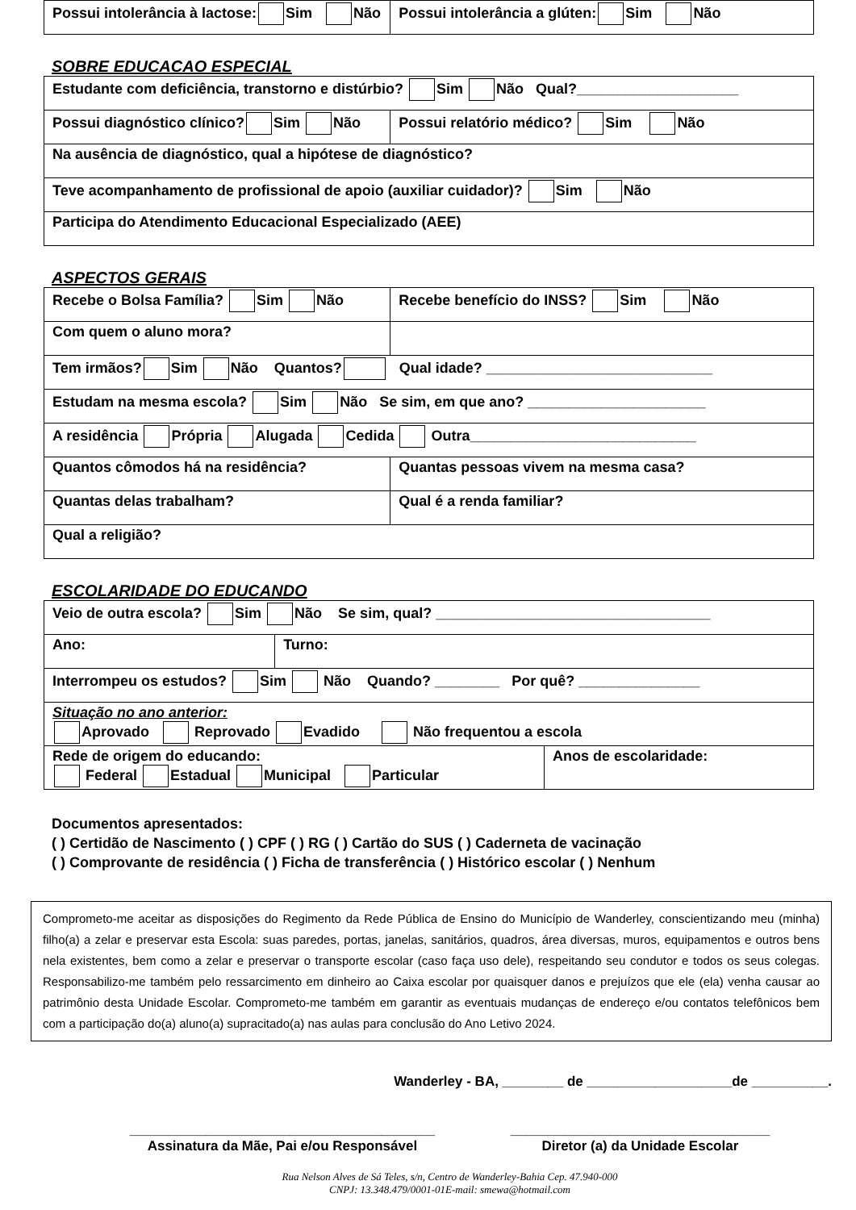| Possui intolerância à lactose: Sim Não | Possui intolerância a glúten: Sim Não |
SOBRE EDUCACAO ESPECIAL
| Estudante com deficiência, transtorno e distúrbio? Sim Não Qual?____________________ | |
| Possui diagnóstico clínico? Sim Não | Possui relatório médico? Sim Não |
| Na ausência de diagnóstico, qual a hipótese de diagnóstico? | |
| Teve acompanhamento de profissional de apoio (auxiliar cuidador)? Sim Não | |
| Participa do Atendimento Educacional Especializado (AEE) | |
ASPECTOS GERAIS
| Recebe o Bolsa Família? Sim Não | Recebe benefício do INSS? Sim Não |
| Com quem o aluno mora? | |
| Tem irmãos? Sim Não Quantos? Qual idade? ____________________________ | |
| Estudam na mesma escola? Sim Não Se sim, em que ano? ______________________ | |
| A residência Própria Alugada Cedida Outra____________________________ | |
| Quantos cômodos há na residência? | Quantas pessoas vivem na mesma casa? |
| Quantas delas trabalham? | Qual é a renda familiar? |
| Qual a religião? | |
ESCOLARIDADE DO EDUCANDO
| Veio de outra escola? Sim Não Se sim, qual? __________________________________ | |
| Ano: | Turno: |
| Interrompeu os estudos? Sim Não Quando? ________ Por quê? _______________ | |
| Situação no ano anterior: Aprovado Reprovado Evadido Não frequentou a escola | |
| Rede de origem do educando: Federal Estadual Municipal Particular | Anos de escolaridade: |
Documentos apresentados:
( ) Certidão de Nascimento ( ) CPF ( ) RG ( ) Cartão do SUS ( ) Caderneta de vacinação
( ) Comprovante de residência ( ) Ficha de transferência ( ) Histórico escolar ( ) Nenhum
Comprometo-me aceitar as disposições do Regimento da Rede Pública de Ensino do Município de Wanderley, conscientizando meu (minha) filho(a) a zelar e preservar esta Escola: suas paredes, portas, janelas, sanitários, quadros, área diversas, muros, equipamentos e outros bens nela existentes, bem como a zelar e preservar o transporte escolar (caso faça uso dele), respeitando seu condutor e todos os seus colegas. Responsabilizo-me também pelo ressarcimento em dinheiro ao Caixa escolar por quaisquer danos e prejuízos que ele (ela) venha causar ao patrimônio desta Unidade Escolar. Comprometo-me também em garantir as eventuais mudanças de endereço e/ou contatos telefônicos bem com a participação do(a) aluno(a) supracitado(a) nas aulas para conclusão do Ano Letivo 2024.
Wanderley - BA, ________ de ___________________de __________.
________________________________________
Assinatura da Mãe, Pai e/ou Responsável
__________________________________
Diretor (a) da Unidade Escolar
Rua Nelson Alves de Sá Teles, s/n, Centro de Wanderley-Bahia Cep. 47.940-000
CNPJ: 13.348.479/0001-01E-mail: smewa@hotmail.com